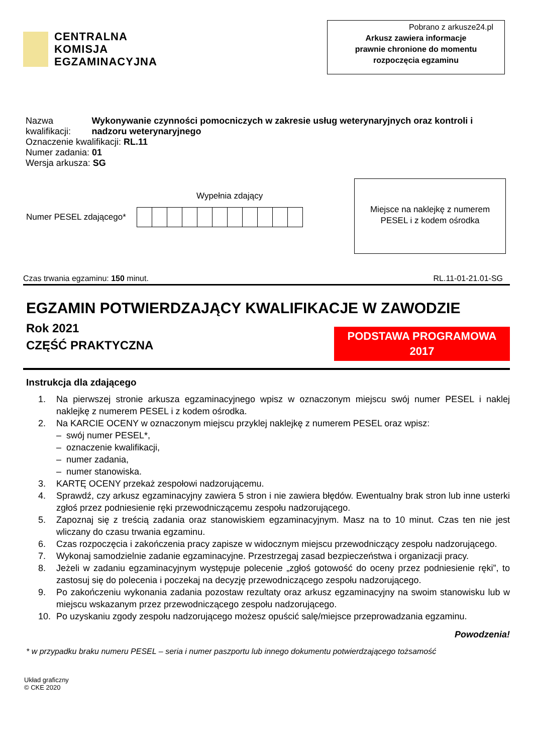CENTRALNA
KOMISJA
EGZAMINACYJNA
Pobrano z arkusze24.pl
Arkusz zawiera informacje
prawnie chronione do momentu
rozpoczęcia egzaminu
Nazwa kwalifikacji: Wykonywanie czynności pomocniczych w zakresie usług weterynaryjnych oraz kontroli i nadzoru weterynaryjnego
Oznaczenie kwalifikacji: RL.11
Numer zadania: 01
Wersja arkusza: SG
Wypełnia zdający
Numer PESEL zdającego*
Miejsce na naklejkę z numerem
PESEL i z kodem ośrodka
Czas trwania egzaminu: 150 minut. RL.11-01-21.01-SG
EGZAMIN POTWIERDZAJĄCY KWALIFIKACJE W ZAWODZIE
Rok 2021
CZĘŚĆ PRAKTYCZNA
PODSTAWA PROGRAMOWA
2017
Instrukcja dla zdającego
1. Na pierwszej stronie arkusza egzaminacyjnego wpisz w oznaczonym miejscu swój numer PESEL i naklej naklejkę z numerem PESEL i z kodem ośrodka.
2. Na KARCIE OCENY w oznaczonym miejscu przyklej naklejkę z numerem PESEL oraz wpisz:
– swój numer PESEL*,
– oznaczenie kwalifikacji,
– numer zadania,
– numer stanowiska.
3. KARTĘ OCENY przekaż zespołowi nadzorującemu.
4. Sprawdź, czy arkusz egzaminacyjny zawiera 5 stron i nie zawiera błędów. Ewentualny brak stron lub inne usterki zgłoś przez podniesienie ręki przewodniczącemu zespołu nadzorującego.
5. Zapoznaj się z treścią zadania oraz stanowiskiem egzaminacyjnym. Masz na to 10 minut. Czas ten nie jest wliczany do czasu trwania egzaminu.
6. Czas rozpoczęcia i zakończenia pracy zapisze w widocznym miejscu przewodniczący zespołu nadzorującego.
7. Wykonaj samodzielnie zadanie egzaminacyjne. Przestrzegaj zasad bezpieczeństwa i organizacji pracy.
8. Jeżeli w zadaniu egzaminacyjnym występuje polecenie „zgłoś gotowość do oceny przez podniesienie ręki”, to zastosuj się do polecenia i poczekaj na decyzję przewodniczącego zespołu nadzorującego.
9. Po zakończeniu wykonania zadania pozostaw rezultaty oraz arkusz egzaminacyjny na swoim stanowisku lub w miejscu wskazanym przez przewodniczącego zespołu nadzorującego.
10. Po uzyskaniu zgody zespołu nadzorującego możesz opuścić salę/miejsce przeprowadzania egzaminu.
Powodzenia!
* w przypadku braku numeru PESEL – seria i numer paszportu lub innego dokumentu potwierdzającego tożsamość
Układ graficzny
© CKE 2020